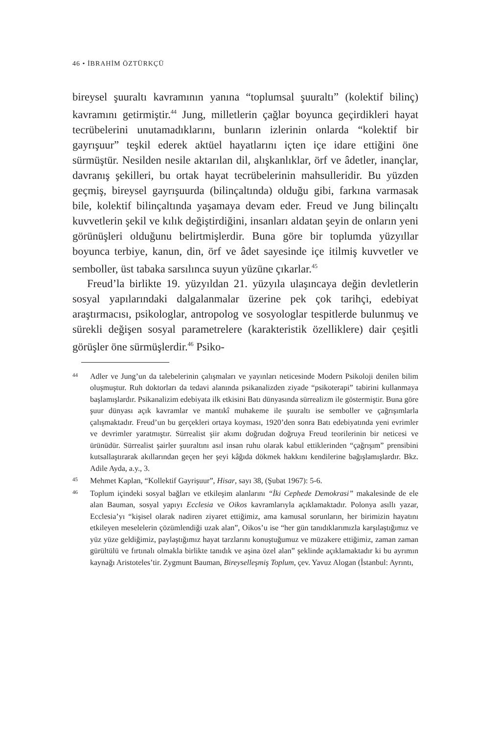46 • İBRAHİM ÖZTÜRKÇÜ
bireysel şuuraltı kavramının yanına “toplumsal şuuraltı” (kolektif bilinç) kavramını getirmiştir.<sup>44</sup> Jung, milletlerin çağlar boyunca geçirdikleri hayat tecrübelerini unutamadıklarını, bunların izlerinin onlarda “kolektif bir gayrışuur” teşkil ederek aktüel hayatlarını içten içe idare ettiğini öne sürmüştür. Nesilden nesile aktarılan dil, alışkanlıklar, örf ve âdetler, inançlar, davranış şekilleri, bu ortak hayat tecrübelerinin mahsulleridir. Bu yüzden geçmiş, bireysel gayrışuurda (bilinçaltında) olduğu gibi, farkına varmasak bile, kolektif bilinçaltında yaşamaya devam eder. Freud ve Jung bilinçaltı kuvvetlerin şekil ve kılık değiştirdiğini, insanları aldatan şeyin de onların yeni görünüşleri olduğunu belirtmişlerdir. Buna göre bir toplumda yüzyıllar boyunca terbiye, kanun, din, örf ve âdet sayesinde içe itilmiş kuvvetler ve semboller, üst tabaka sarsılınca suyun yüzüne çıkarlar.<sup>45</sup>
Freud’la birlikte 19. yüzyıldan 21. yüzyıla ulaşıncaya değin devletlerin sosyal yapılarındaki dalgalanmalar üzerine pek çok tarihçi, edebiyat araştırmacısı, psikologlar, antropolog ve sosyologlar tespitlerde bulunmuş ve sürekli değişen sosyal parametrelere (karakteristik özelliklere) dair çeşitli görüşler öne sürmüşlerdir.<sup>46</sup> Psiko-
44 Adler ve Jung’un da talebelerinin çalışmaları ve yayınları neticesinde Modern Psikoloji denilen bilim oluşmuştur. Ruh doktorları da tedavi alanında psikanalizden ziyade “psikoterapi” tabirini kullanmaya başlamışlardır. Psikanalizim edebiyata ilk etkisini Batı dünyasında sürrealizm ile göstermiştir. Buna göre şuur dünyası açık kavramlar ve mantıkî muhakeme ile şuuraltı ise semboller ve çağrışımlarla çalışmaktadır. Freud’un bu gerçekleri ortaya koyması, 1920’den sonra Batı edebiyatında yeni evrimler ve devrimler yaratmıştır. Sürrealist şiir akımı doğrudan doğruya Freud teorilerinin bir neticesi ve ürünüdür. Sürrealist şairler şuuraltını asıl insan ruhu olarak kabul ettiklerinden “çağrışım” prensibini kutsallaştırarak akıllarından geçen her şeyi kâğıda dökmek hakkını kendilerine bağışlamışlardır. Bkz. Adile Ayda, a.y., 3.
45 Mehmet Kaplan, “Kollektif Gayrişuur”, Hisar, sayı 38, (Şubat 1967): 5-6.
46 Toplum içindeki sosyal bağları ve etkileşim alanlarını “İki Cephede Demokrasi” makalesinde de ele alan Bauman, sosyal yapıyı Ecclesia ve Oikos kavramlarıyla açıklamaktadır. Polonya asıllı yazar, Ecclesia’yı “kişisel olarak nadiren ziyaret ettiğimiz, ama kamusal sorunların, her birimizin hayatını etkileyen meselelerin çözümlendiği uzak alan”, Oikos’u ise “her gün tanıdıklarımızla karşılaştığımız ve yüz yüze geldiğimiz, paylaştığımız hayat tarzlarını konuştuğumuz ve müzakere ettiğimiz, zaman zaman gürültülü ve fırtınalı olmakla birlikte tanıdık ve aşina özel alan” şeklinde açıklamaktadır ki bu ayrımın kaynağı Aristoteles’tir. Zygmunt Bauman, Bireyselleşmiş Toplum, çev. Yavuz Alogan (İstanbul: Ayrıntı,